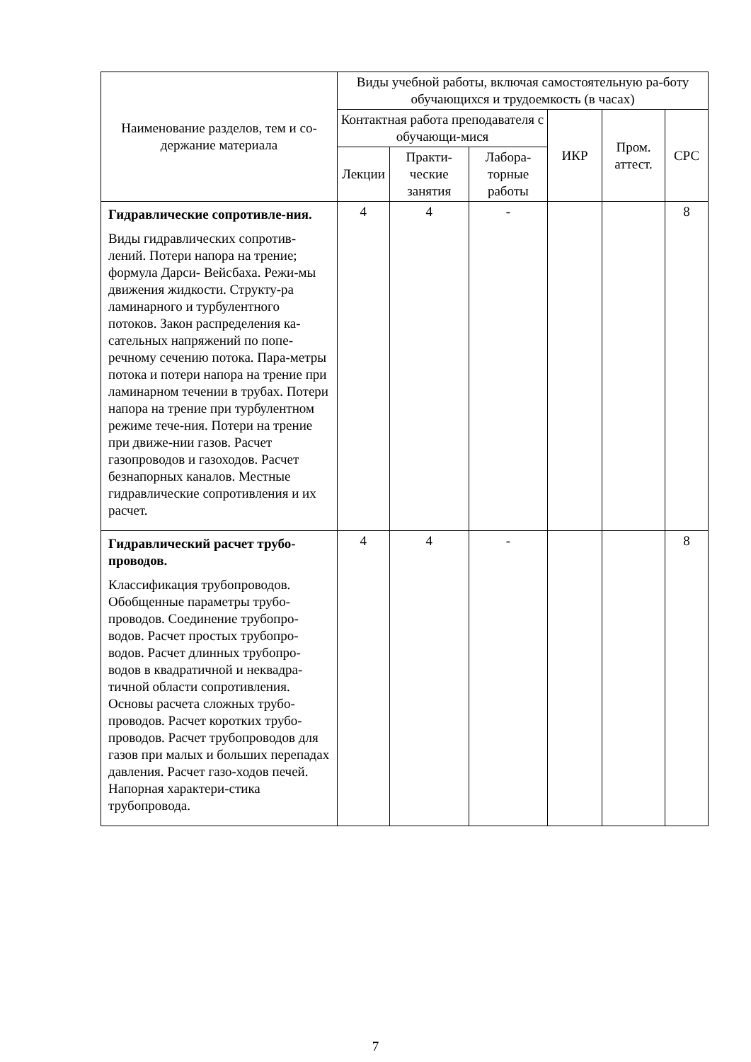| Наименование разделов, тем и со-держание материала | Виды учебной работы, включая самостоятельную ра-боту обучающихся и трудоемкость (в часах) | | | | | |
| --- | --- | --- | --- | --- | --- | --- |
| | Контактная работа преподавателя с обучающи-мися | | | ИКР | Пром. аттест. | СРС |
| | Лекции | Практи-ческие занятия | Лабора-торные работы | | | |
| Гидравлические сопротивле-ния. Виды гидравлических сопротив-лений. Потери напора на трение; формула Дарси- Вейсбаха. Режи-мы движения жидкости. Структу-ра ламинарного и турбулентного потоков. Закон распределения ка-сательных напряжений по попе-речному сечению потока. Пара-метры потока и потери напора на трение при ламинарном течении в трубах. Потери напора на трение при турбулентном режиме тече-ния. Потери на трение при движе-нии газов. Расчет газопроводов и газоходов. Расчет безнапорных каналов. Местные гидравлические сопротивления и их расчет. | 4 | 4 | - | | | 8 |
| Гидравлический расчет трубо-проводов. Классификация трубопроводов. Обобщенные параметры трубо-проводов. Соединение трубопро-водов. Расчет простых трубопро-водов. Расчет длинных трубопро-водов в квадратичной и неквадра-тичной области сопротивления. Основы расчета сложных трубо-проводов. Расчет коротких трубо-проводов. Расчет трубопроводов для газов при малых и больших перепадах давления. Расчет газо-ходов печей. Напорная характери-стика трубопровода. | 4 | 4 | - | | | 8 |
7